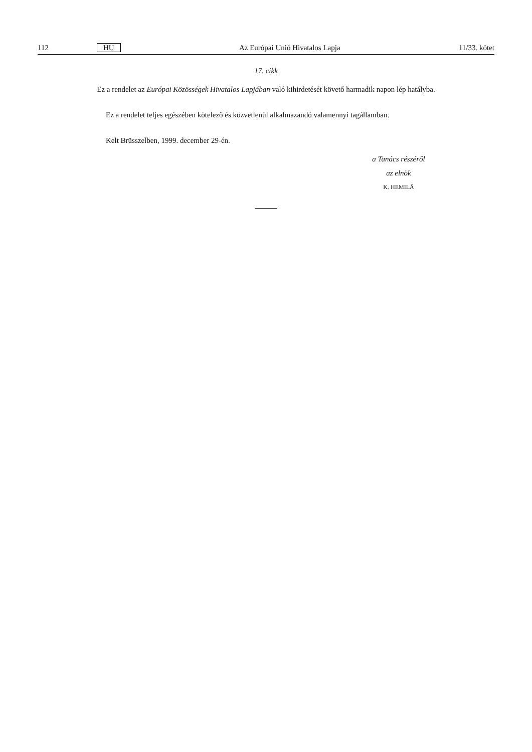112 HU Az Európai Unió Hivatalos Lapja 11/33. kötet
17. cikk
Ez a rendelet az Európai Közösségek Hivatalos Lapjában való kihirdetését követő harmadik napon lép hatályba.
Ez a rendelet teljes egészében kötelező és közvetlenül alkalmazandó valamennyi tagállamban.
Kelt Brüsszelben, 1999. december 29-én.
a Tanács részéről
az elnök
K. HEMILÄ